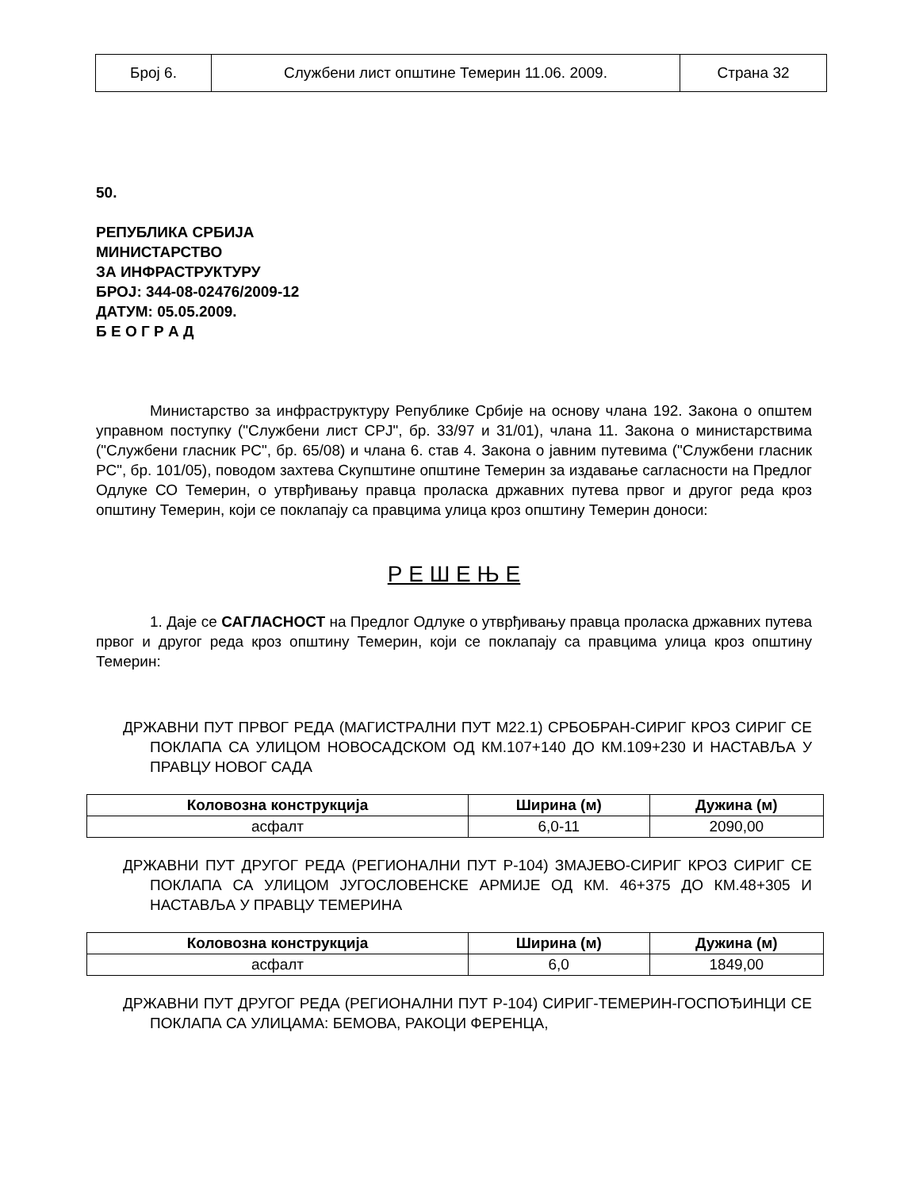| Број 6. | Службени лист општине Темерин 11.06. 2009. | Страна 32 |
50.
РЕПУБЛИКА СРБИЈА
МИНИСТАРСТВО
ЗА ИНФРАСТРУКТУРУ
БРОЈ: 344-08-02476/2009-12
ДАТУМ: 05.05.2009.
Б Е О Г Р А Д
Министарство за инфраструктуру Републике Србије на основу члана 192. Закона о општем управном поступку ("Службени лист СРЈ", бр. 33/97 и 31/01), члана 11. Закона о министарствима ("Службени гласник РС", бр. 65/08) и члана 6. став 4. Закона о јавним путевима ("Службени гласник РС", бр. 101/05), поводом захтева Скупштине општине Темерин за издавање сагласности на Предлог Одлуке СО Темерин, о утврђивању правца проласка државних путева првог и другог реда кроз општину Темерин, који се поклапају са правцима улица кроз општину Темерин доноси:
Р Е Ш Е Њ Е
1. Даје се САГЛАСНОСТ на Предлог Одлуке о утврђивању правца проласка државних путева првог и другог реда кроз општину Темерин, који се поклапају са правцима улица кроз општину Темерин:
ДРЖАВНИ ПУТ ПРВОГ РЕДА (МАГИСТРАЛНИ ПУТ М22.1) СРБОБРАН-СИРИГ КРОЗ СИРИГ СЕ ПОКЛАПА СА УЛИЦОМ НОВОСАДСКОМ ОД КМ.107+140 ДО КМ.109+230 И НАСТАВЉА У ПРАВЦУ НОВОГ САДА
| Коловозна конструкција | Ширина (м) | Дужина (м) |
| --- | --- | --- |
| асфалт | 6,0-11 | 2090,00 |
ДРЖАВНИ ПУТ ДРУГОГ РЕДА (РЕГИОНАЛНИ ПУТ Р-104) ЗМАЈЕВО-СИРИГ КРОЗ СИРИГ СЕ ПОКЛАПА СА УЛИЦОМ ЈУГОСЛОВЕНСКЕ АРМИЈЕ ОД КМ. 46+375 ДО КМ.48+305 И НАСТАВЉА У ПРАВЦУ ТЕМЕРИНА
| Коловозна конструкција | Ширина (м) | Дужина (м) |
| --- | --- | --- |
| асфалт | 6,0 | 1849,00 |
ДРЖАВНИ ПУТ ДРУГОГ РЕДА (РЕГИОНАЛНИ ПУТ Р-104) СИРИГ-ТЕМЕРИН-ГОСПОЂИНЦИ СЕ ПОКЛАПА СА УЛИЦАМА: БЕМОВА, РАКОЦИ ФЕРЕНЦА,